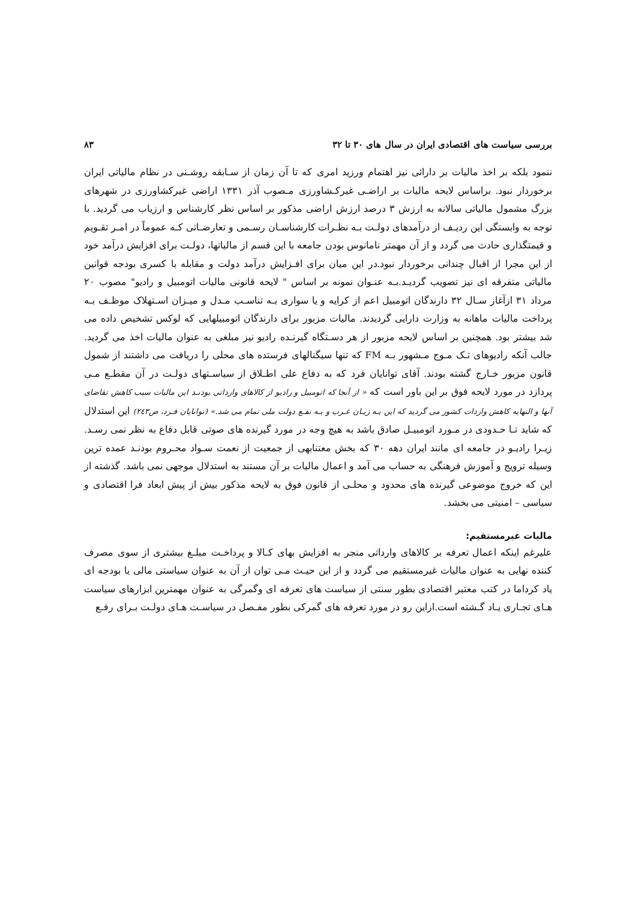بررسی سیاست های اقتصادی ایران در سال های ۳۰ تا ۳۲ ۸۳
ننمود بلکه بر اخذ مالیات بر دارائی نیز اهتمام ورزید امری که تا آن زمان از سـابقه روشـنی در نظام مالیاتی ایران برخوردار نبود. براساس لایحه مالیات بر اراضـی غیرکـشاورزی مـصوب آذر ۱۳۳۱ اراضی غیرکشاورزی در شهرهای بزرگ مشمول مالیاتی سالانه به ارزش ۳ درصد ارزش اراضی مذکور بر اساس نظر کارشناس و ارزیاب می گردید. با توجه به وابستگی این ردیـف از درآمدهای دولـت بـه نظـرات کارشناسـان رسـمی و تعارضـاتی کـه عموماً در امـر تقـویم و قیمتگذاری حادث می گردد و از آن مهمتر نامانوس بودن جامعه با این قسم از مالیاتها، دولـت برای افزایش درآمد خود از این مجرا از اقبال چندانی برخوردار نبود.در این میان برای افـزایش درآمد دولت و مقابله با کسری بودجه قوانین مالیاتی متفرقه ای نیز تصویب گردیـد.بـه عنـوان نمونه بر اساس " لایحه قانونی مالیات اتومبیل و رادیو" مصوب ۲۰ مرداد ۳۱ ازآغاز سـال ۳۲ دارندگان اتومبیل اعم از کرایه و یا سواری بـه تناسـب مـدل و میـزان اسـتهلاک موظـف بـه پرداخت مالیات ماهانه به وزارت دارایی گردیدند. مالیات مزبور برای دارندگان اتومبیلهایی که لوکس تشخیص داده می شد بیشتر بود. همچنین بر اساس لایحه مزبور از هر دسـتگاه گیرنـده رادیو نیز مبلغی به عنوان مالیات اخذ می گردید. جالب آنکه رادیوهای تـک مـوج مـشهور بـه FM که تنها سیگنالهای فرستده های محلی را دریافت می داشتند از شمول قانون مزبور خـارج گشته بودند. آقای توانایان فرد که به دفاع علی اطـلاق از سیاسـتهای دولـت در آن مقطـع مـی پردازد در مورد لایحه فوق بر این باور است که « از آنجا که اتومبیل و رادیو از کالاهای وارداتی بودنـد این مالیات سبب کاهش تقاضای آنها و النهایه کاهش واردات کشور می گردید که این بـه زیـان غـرب و بـه نفـع دولت ملی تمام می شد.» (توانایان فـرد، ص۲٤۳) این استدلال که شاید تـا حـدودی در مـورد اتومبیـل صادق باشد به هیچ وجه در مورد گیرنده های صوتی قابل دفاع به نظر نمی رسـد. زیـرا رادیـو در جامعه ای مانند ایران دهه ۳۰ که بخش معتنابهی از جمعیت از نعمت سـواد محـروم بودنـد عمده ترین وسیله ترویج و آموزش فرهنگی به حساب می آمد و اعمال مالیات بر آن مستند به استدلال موجهی نمی باشد. گذشته از این که خروج موضوعی گیرنده های محدود و محلـی از قانون فوق به لایحه مذکور بیش از پیش ابعاد فرا اقتصادی و سیاسی – امنیتی می بخشد.
مالیات غیرمستقیم:
علیرغم اینکه اعمال تعرفه بر کالاهای وارداتی منجر به افزایش بهای کـالا و پرداخـت مبلـغ بیشتری از سوی مصرف کننده نهایی به عنوان مالیات غیرمستقیم می گردد و از این حیـث مـی توان از آن به عنوان سیاستی مالی یا بودجه ای یاد کرداما در کتب معتبر اقتصادی بطور سنتی از سیاست های تعرفه ای وگمرگی به عنوان مهمترین ابزارهای سیاست هـای تجـاری یـاد گـشته است.ازاین رو در مورد تعرفه های گمرکی بطور مفـصل در سیاسـت هـای دولـت بـرای رفـع